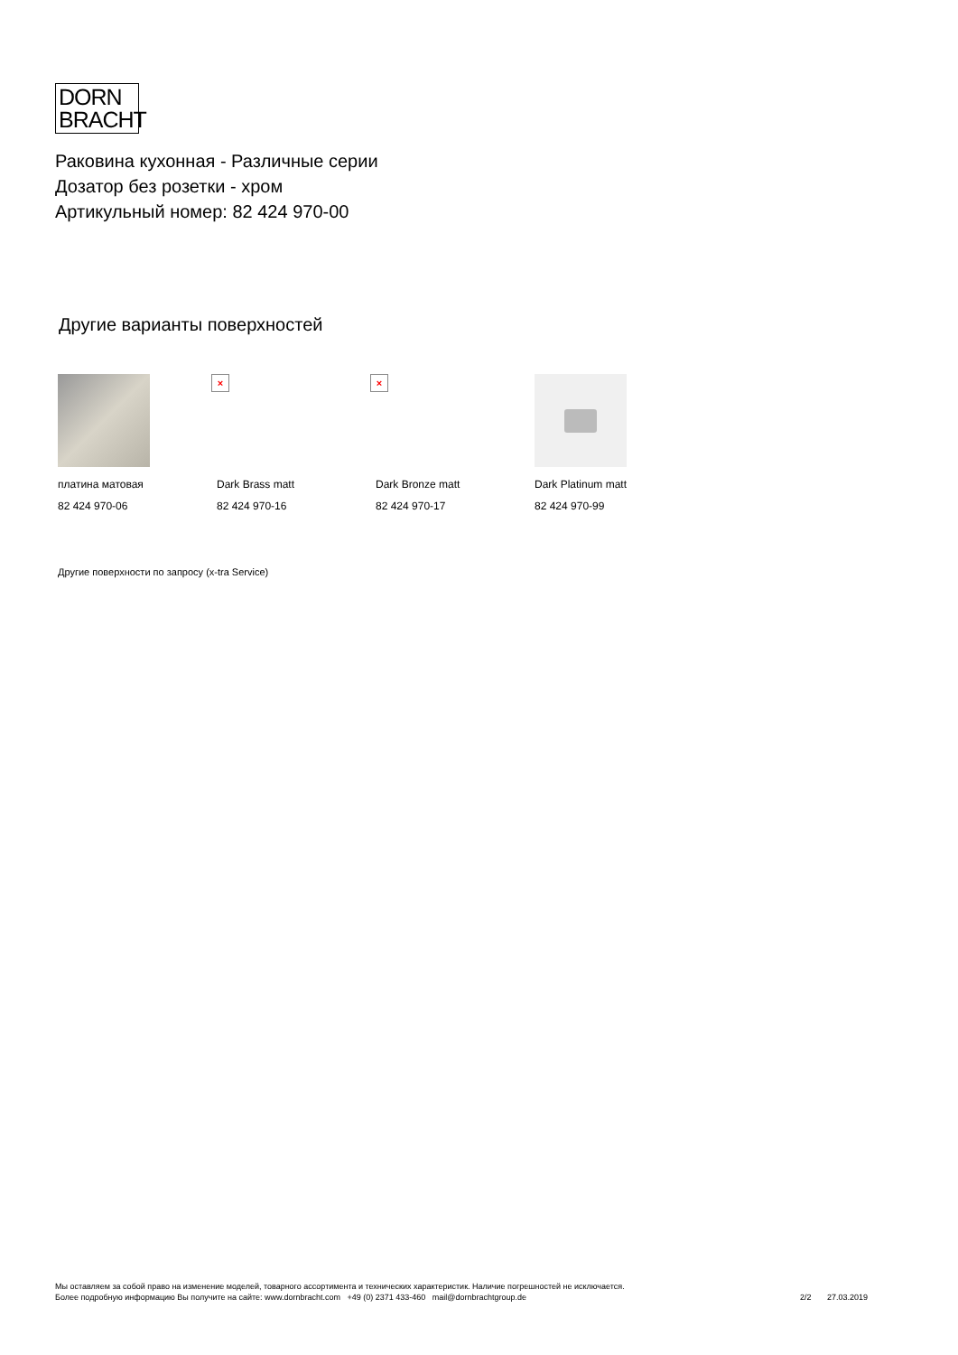DORN
BRACHT
Раковина кухонная - Различные серии
Дозатор без розетки - хром
Артикульный номер: 82 424 970-00
Другие варианты поверхностей
платина матовая
82 424 970-06
×
Dark Brass matt
82 424 970-16
×
Dark Bronze matt
82 424 970-17
Dark Platinum matt
82 424 970-99
Другие поверхности по запросу (x-tra Service)
Мы оставляем за собой право на изменение моделей, товарного ассортимента и технических характеристик. Наличие погрешностей не исключается.
Более подробную информацию Вы получите на сайте: www.dornbracht.com +49 (0) 2371 433-460 mail@dornbrachtgroup.de
2/2 27.03.2019